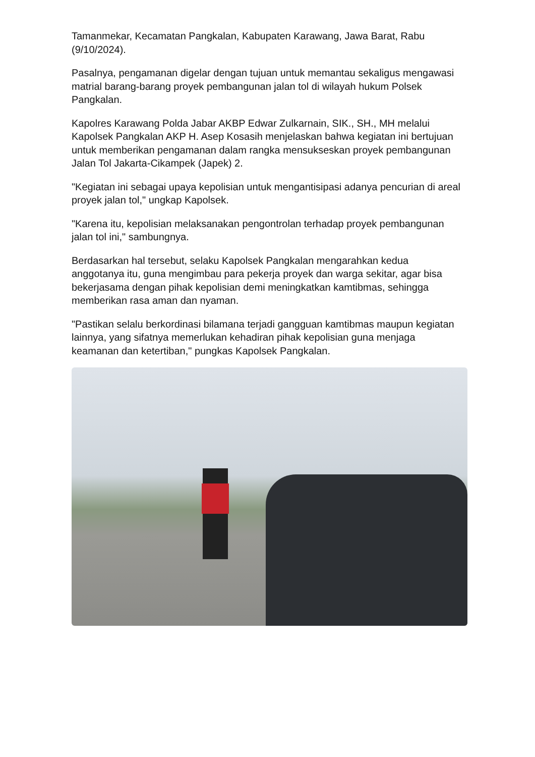Tamanmekar, Kecamatan Pangkalan, Kabupaten Karawang, Jawa Barat, Rabu (9/10/2024).
Pasalnya, pengamanan digelar dengan tujuan untuk memantau sekaligus mengawasi matrial barang-barang proyek pembangunan jalan tol di wilayah hukum Polsek Pangkalan.
Kapolres Karawang Polda Jabar AKBP Edwar Zulkarnain, SIK., SH., MH melalui Kapolsek Pangkalan AKP H. Asep Kosasih menjelaskan bahwa kegiatan ini bertujuan untuk memberikan pengamanan dalam rangka mensukseskan proyek pembangunan Jalan Tol Jakarta-Cikampek (Japek) 2.
"Kegiatan ini sebagai upaya kepolisian untuk mengantisipasi adanya pencurian di areal proyek jalan tol," ungkap Kapolsek.
"Karena itu, kepolisian melaksanakan pengontrolan terhadap proyek pembangunan jalan tol ini," sambungnya.
Berdasarkan hal tersebut, selaku Kapolsek Pangkalan mengarahkan kedua anggotanya itu, guna mengimbau para pekerja proyek dan warga sekitar, agar bisa bekerjasama dengan pihak kepolisian demi meningkatkan kamtibmas, sehingga memberikan rasa aman dan nyaman.
"Pastikan selalu berkordinasi bilamana terjadi gangguan kamtibmas maupun kegiatan lainnya, yang sifatnya memerlukan kehadiran pihak kepolisian guna menjaga keamanan dan ketertiban," pungkas Kapolsek Pangkalan.